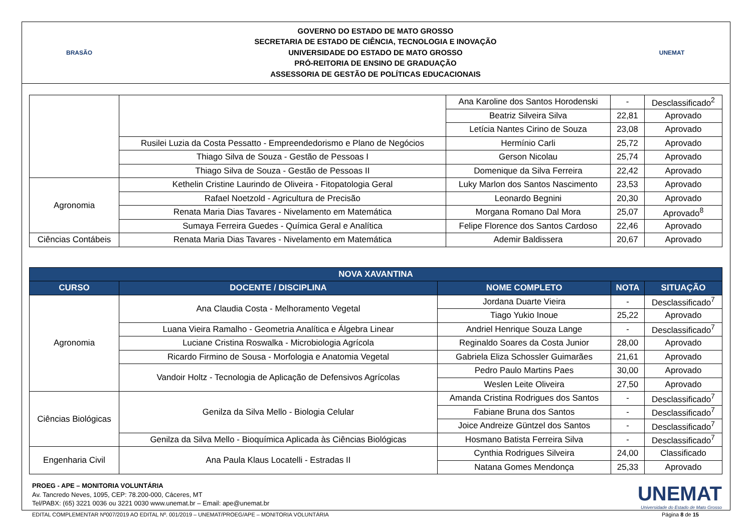BRASÃO
GOVERNO DO ESTADO DE MATO GROSSO
SECRETARIA DE ESTADO DE CIÊNCIA, TECNOLOGIA E INOVAÇÃO
UNIVERSIDADE DO ESTADO DE MATO GROSSO
PRÓ-REITORIA DE ENSINO DE GRADUAÇÃO
ASSESSORIA DE GESTÃO DE POLÍTICAS EDUCACIONAIS
UNEMAT
| | | Ana Karoline dos Santos Horodenski | - | Desclassificado<sup>2</sup> |
| | | Beatriz Silveira Silva | 22,81 | Aprovado |
| | | Letícia Nantes Cirino de Souza | 23,08 | Aprovado |
| | Rusilei Luzia da Costa Pessatto - Empreendedorismo e Plano de Negócios | Hermínio Carli | 25,72 | Aprovado |
| | Thiago Silva de Souza - Gestão de Pessoas I | Gerson Nicolau | 25,74 | Aprovado |
| | Thiago Silva de Souza - Gestão de Pessoas II | Domenique da Silva Ferreira | 22,42 | Aprovado |
| Agronomia | Kethelin Cristine Laurindo de Oliveira - Fitopatologia Geral | Luky Marlon dos Santos Nascimento | 23,53 | Aprovado |
| | Rafael Noetzold - Agricultura de Precisão | Leonardo Begnini | 20,30 | Aprovado |
| | Renata Maria Dias Tavares - Nivelamento em Matemática | Morgana Romano Dal Mora | 25,07 | Aprovado<sup>8</sup> |
| | Sumaya Ferreira Guedes - Química Geral e Analítica | Felipe Florence dos Santos Cardoso | 22,46 | Aprovado |
| Ciências Contábeis | Renata Maria Dias Tavares - Nivelamento em Matemática | Ademir Baldissera | 20,67 | Aprovado |
| NOVA XAVANTINA | | | | |
| --- | --- | --- | --- | --- |
| CURSO | DOCENTE / DISCIPLINA | NOME COMPLETO | NOTA | SITUAÇÃO |
| Agronomia | Ana Claudia Costa - Melhoramento Vegetal | Jordana Duarte Vieira | - | Desclassificado<sup>7</sup> |
| | | Tiago Yukio Inoue | 25,22 | Aprovado |
| | Luana Vieira Ramalho - Geometria Analítica e Álgebra Linear | Andriel Henrique Souza Lange | - | Desclassificado<sup>7</sup> |
| | Luciane Cristina Roswalka - Microbiologia Agrícola | Reginaldo Soares da Costa Junior | 28,00 | Aprovado |
| | Ricardo Firmino de Sousa - Morfologia e Anatomia Vegetal | Gabriela Eliza Schossler Guimarães | 21,61 | Aprovado |
| | Vandoir Holtz - Tecnologia de Aplicação de Defensivos Agrícolas | Pedro Paulo Martins Paes | 30,00 | Aprovado |
| | | Weslen Leite Oliveira | 27,50 | Aprovado |
| Ciências Biológicas | Genilza da Silva Mello - Biologia Celular | Amanda Cristina Rodrigues dos Santos | - | Desclassificado<sup>7</sup> |
| | | Fabiane Bruna dos Santos | - | Desclassificado<sup>7</sup> |
| | | Joice Andreize Güntzel dos Santos | - | Desclassificado<sup>7</sup> |
| | Genilza da Silva Mello - Bioquímica Aplicada às Ciências Biológicas | Hosmano Batista Ferreira Silva | - | Desclassificado<sup>7</sup> |
| Engenharia Civil | Ana Paula Klaus Locatelli - Estradas II | Cynthia Rodrigues Silveira | 24,00 | Classificado |
| | | Natana Gomes Mendonça | 25,33 | Aprovado |
PROEG - APE – MONITORIA VOLUNTÁRIA
Av. Tancredo Neves, 1095, CEP: 78.200-000, Cáceres, MT
Tel/PABX: (65) 3221 0036 ou 3221 0030 www.unemat.br – Email: ape@unemat.br
UNEMAT
Universidade do Estado de Mato Grosso
EDITAL COMPLEMENTAR Nº007/2019 AO EDITAL Nº. 001/2019 – UNEMAT/PROEG/APE – MONITORIA VOLUNTÁRIA Página 8 de 15